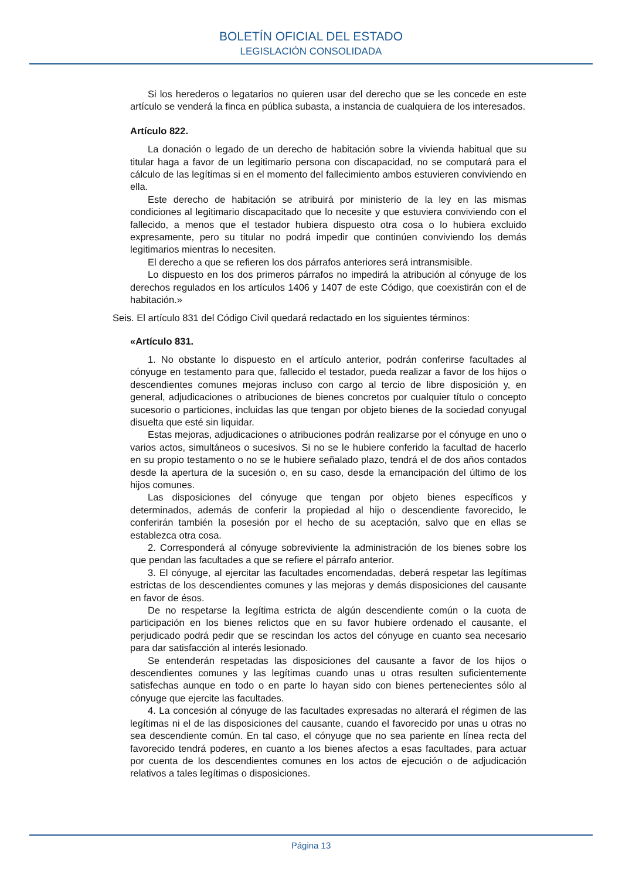BOLETÍN OFICIAL DEL ESTADO
LEGISLACIÓN CONSOLIDADA
Si los herederos o legatarios no quieren usar del derecho que se les concede en este artículo se venderá la finca en pública subasta, a instancia de cualquiera de los interesados.
Artículo 822.
La donación o legado de un derecho de habitación sobre la vivienda habitual que su titular haga a favor de un legitimario persona con discapacidad, no se computará para el cálculo de las legítimas si en el momento del fallecimiento ambos estuvieren conviviendo en ella.
Este derecho de habitación se atribuirá por ministerio de la ley en las mismas condiciones al legitimario discapacitado que lo necesite y que estuviera conviviendo con el fallecido, a menos que el testador hubiera dispuesto otra cosa o lo hubiera excluido expresamente, pero su titular no podrá impedir que continúen conviviendo los demás legitimarios mientras lo necesiten.
El derecho a que se refieren los dos párrafos anteriores será intransmisible.
Lo dispuesto en los dos primeros párrafos no impedirá la atribución al cónyuge de los derechos regulados en los artículos 1406 y 1407 de este Código, que coexistirán con el de habitación.»
Seis. El artículo 831 del Código Civil quedará redactado en los siguientes términos:
«Artículo 831.
1. No obstante lo dispuesto en el artículo anterior, podrán conferirse facultades al cónyuge en testamento para que, fallecido el testador, pueda realizar a favor de los hijos o descendientes comunes mejoras incluso con cargo al tercio de libre disposición y, en general, adjudicaciones o atribuciones de bienes concretos por cualquier título o concepto sucesorio o particiones, incluidas las que tengan por objeto bienes de la sociedad conyugal disuelta que esté sin liquidar.
Estas mejoras, adjudicaciones o atribuciones podrán realizarse por el cónyuge en uno o varios actos, simultáneos o sucesivos. Si no se le hubiere conferido la facultad de hacerlo en su propio testamento o no se le hubiere señalado plazo, tendrá el de dos años contados desde la apertura de la sucesión o, en su caso, desde la emancipación del último de los hijos comunes.
Las disposiciones del cónyuge que tengan por objeto bienes específicos y determinados, además de conferir la propiedad al hijo o descendiente favorecido, le conferirán también la posesión por el hecho de su aceptación, salvo que en ellas se establezca otra cosa.
2. Corresponderá al cónyuge sobreviviente la administración de los bienes sobre los que pendan las facultades a que se refiere el párrafo anterior.
3. El cónyuge, al ejercitar las facultades encomendadas, deberá respetar las legítimas estrictas de los descendientes comunes y las mejoras y demás disposiciones del causante en favor de ésos.
De no respetarse la legítima estricta de algún descendiente común o la cuota de participación en los bienes relictos que en su favor hubiere ordenado el causante, el perjudicado podrá pedir que se rescindan los actos del cónyuge en cuanto sea necesario para dar satisfacción al interés lesionado.
Se entenderán respetadas las disposiciones del causante a favor de los hijos o descendientes comunes y las legítimas cuando unas u otras resulten suficientemente satisfechas aunque en todo o en parte lo hayan sido con bienes pertenecientes sólo al cónyuge que ejercite las facultades.
4. La concesión al cónyuge de las facultades expresadas no alterará el régimen de las legítimas ni el de las disposiciones del causante, cuando el favorecido por unas u otras no sea descendiente común. En tal caso, el cónyuge que no sea pariente en línea recta del favorecido tendrá poderes, en cuanto a los bienes afectos a esas facultades, para actuar por cuenta de los descendientes comunes en los actos de ejecución o de adjudicación relativos a tales legítimas o disposiciones.
Página 13